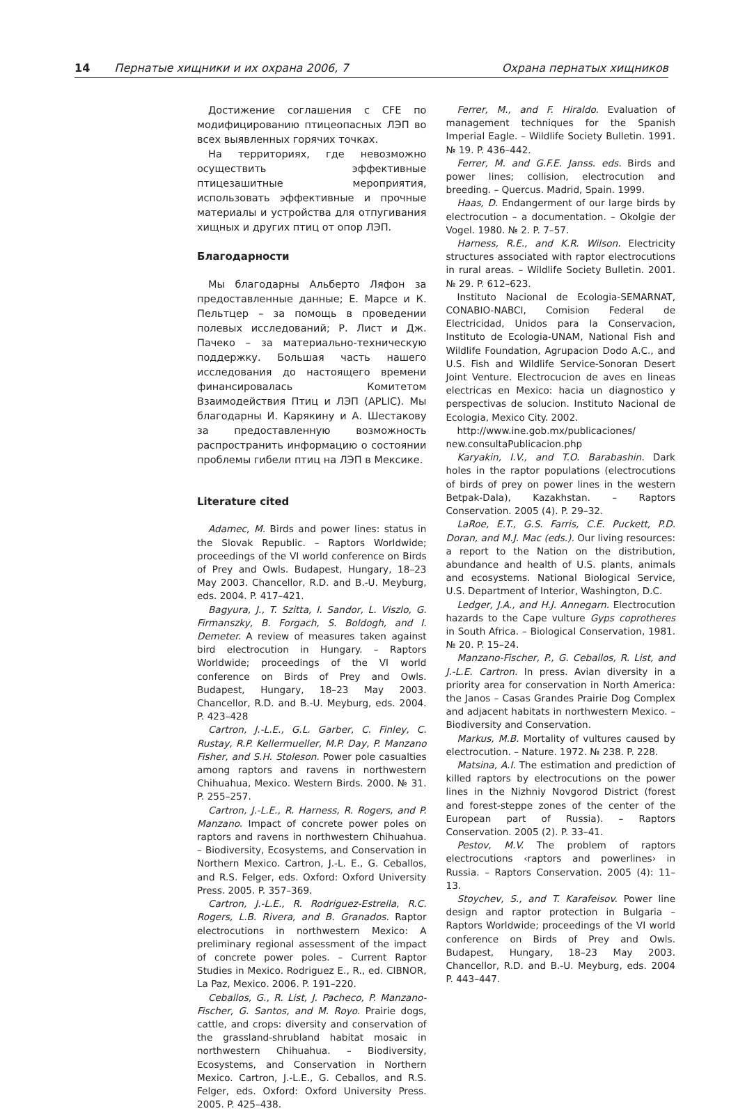14 Пернатые хищники и их охрана 2006, 7 Охрана пернатых хищников
Достижение соглашения с CFE по модифицированию птицеопасных ЛЭП во всех выявленных горячих точках.
На территориях, где невозможно осуществить эффективные птицезашитные мероприятия, использовать эффективные и прочные материалы и устройства для отпугивания хищных и других птиц от опор ЛЭП.
Благодарности
Мы благодарны Альберто Ляфон за предоставленные данные; Е. Марсе и К. Пельтцер – за помощь в проведении полевых исследований; Р. Лист и Дж. Пачеко – за материально-техническую поддержку. Большая часть нашего исследования до настоящего времени финансировалась Комитетом Взаимодействия Птиц и ЛЭП (APLIC). Мы благодарны И. Карякину и А. Шестакову за предоставленную возможность распространить информацию о состоянии проблемы гибели птиц на ЛЭП в Мексике.
Literature cited
Adamec, M. Birds and power lines: status in the Slovak Republic. – Raptors Worldwide; proceedings of the VI world conference on Birds of Prey and Owls. Budapest, Hungary, 18–23 May 2003. Chancellor, R.D. and B.-U. Meyburg, eds. 2004. P. 417–421.
Bagyura, J., T. Szitta, I. Sandor, L. Viszlo, G. Firmanszky, B. Forgach, S. Boldogh, and I. Demeter. A review of measures taken against bird electrocution in Hungary. – Raptors Worldwide; proceedings of the VI world conference on Birds of Prey and Owls. Budapest, Hungary, 18–23 May 2003. Chancellor, R.D. and B.-U. Meyburg, eds. 2004. P. 423–428
Cartron, J.-L.E., G.L. Garber, C. Finley, C. Rustay, R.P. Kellermueller, M.P. Day, P. Manzano Fisher, and S.H. Stoleson. Power pole casualties among raptors and ravens in northwestern Chihuahua, Mexico. Western Birds. 2000. № 31. P. 255–257.
Cartron, J.-L.E., R. Harness, R. Rogers, and P. Manzano. Impact of concrete power poles on raptors and ravens in northwestern Chihuahua. – Biodiversity, Ecosystems, and Conservation in Northern Mexico. Cartron, J.-L. E., G. Ceballos, and R.S. Felger, eds. Oxford: Oxford University Press. 2005. P. 357–369.
Cartron, J.-L.E., R. Rodriguez-Estrella, R.C. Rogers, L.B. Rivera, and B. Granados. Raptor electrocutions in northwestern Mexico: A preliminary regional assessment of the impact of concrete power poles. – Current Raptor Studies in Mexico. Rodriguez E., R., ed. CIBNOR, La Paz, Mexico. 2006. P. 191–220.
Ceballos, G., R. List, J. Pacheco, P. Manzano-Fischer, G. Santos, and M. Royo. Prairie dogs, cattle, and crops: diversity and conservation of the grassland-shrubland habitat mosaic in northwestern Chihuahua. – Biodiversity, Ecosystems, and Conservation in Northern Mexico. Cartron, J.-L.E., G. Ceballos, and R.S. Felger, eds. Oxford: Oxford University Press. 2005. P. 425–438.
Ferrer, M., and F. Hiraldo. Evaluation of management techniques for the Spanish Imperial Eagle. – Wildlife Society Bulletin. 1991. № 19. P. 436–442.
Ferrer, M. and G.F.E. Janss. eds. Birds and power lines; collision, electrocution and breeding. – Quercus. Madrid, Spain. 1999.
Haas, D. Endangerment of our large birds by electrocution – a documentation. – Okolgie der Vogel. 1980. № 2. P. 7–57.
Harness, R.E., and K.R. Wilson. Electricity structures associated with raptor electrocutions in rural areas. – Wildlife Society Bulletin. 2001. № 29. P. 612–623.
Instituto Nacional de Ecologia-SEMARNAT, CONABIO-NABCI, Comision Federal de Electricidad, Unidos para la Conservacion, Instituto de Ecologia-UNAM, National Fish and Wildlife Foundation, Agrupacion Dodo A.C., and U.S. Fish and Wildlife Service-Sonoran Desert Joint Venture. Electrocucion de aves en lineas electricas en Mexico: hacia un diagnostico y perspectivas de solucion. Instituto Nacional de Ecologia, Mexico City. 2002.
http://www.ine.gob.mx/publicaciones/ new.consultaPublicacion.php
Karyakin, I.V., and T.O. Barabashin. Dark holes in the raptor populations (electrocutions of birds of prey on power lines in the western Betpak-Dala), Kazakhstan. – Raptors Conservation. 2005 (4). P. 29–32.
LaRoe, E.T., G.S. Farris, C.E. Puckett, P.D. Doran, and M.J. Mac (eds.). Our living resources: a report to the Nation on the distribution, abundance and health of U.S. plants, animals and ecosystems. National Biological Service, U.S. Department of Interior, Washington, D.C.
Ledger, J.A., and H.J. Annegarn. Electrocution hazards to the Cape vulture Gyps coprotheres in South Africa. – Biological Conservation, 1981. № 20. P. 15–24.
Manzano-Fischer, P., G. Ceballos, R. List, and J.-L.E. Cartron. In press. Avian diversity in a priority area for conservation in North America: the Janos – Casas Grandes Prairie Dog Complex and adjacent habitats in northwestern Mexico. – Biodiversity and Conservation.
Markus, M.B. Mortality of vultures caused by electrocution. – Nature. 1972. № 238. P. 228.
Matsina, A.I. The estimation and prediction of killed raptors by electrocutions on the power lines in the Nizhniy Novgorod District (forest and forest-steppe zones of the center of the European part of Russia). – Raptors Conservation. 2005 (2). P. 33–41.
Pestov, M.V. The problem of raptors electrocutions ‹raptors and powerlines› in Russia. – Raptors Conservation. 2005 (4): 11–13.
Stoychev, S., and T. Karafeisov. Power line design and raptor protection in Bulgaria – Raptors Worldwide; proceedings of the VI world conference on Birds of Prey and Owls. Budapest, Hungary, 18–23 May 2003. Chancellor, R.D. and B.-U. Meyburg, eds. 2004 P. 443–447.